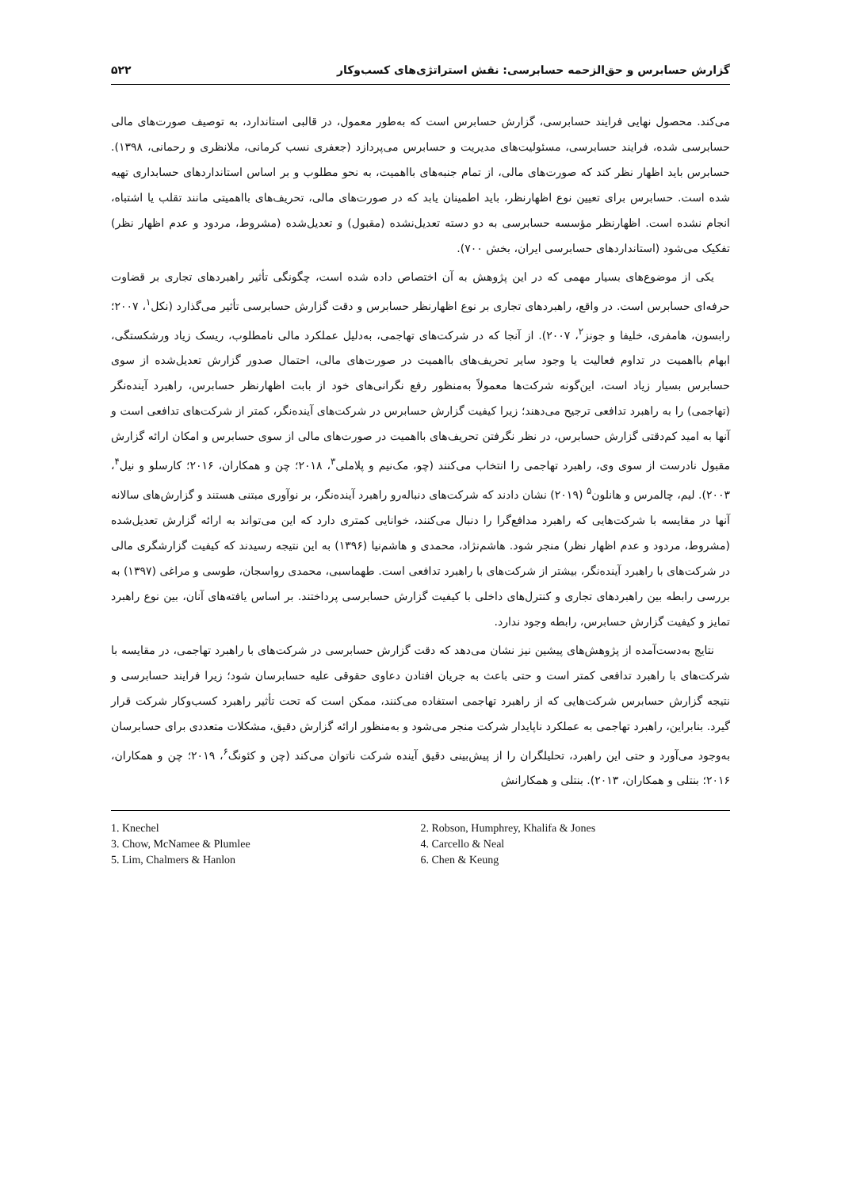گزارش حسابرس و حق‌الزحمه حسابرسی: نقش استراتژی‌های کسب‌وکار ۵۲۲
می‌کند. محصول نهایی فرایند حسابرسی، گزارش حسابرس است که به‌طور معمول، در قالبی استاندارد، به توصیف صورت‌های مالی حسابرسی شده، فرایند حسابرسی، مسئولیت‌های مدیریت و حسابرس می‌پردازد (جعفری نسب کرمانی، ملانظری و رحمانی، ۱۳۹۸). حسابرس باید اظهار نظر کند که صورت‌های مالی، از تمام جنبه‌های بااهمیت، به نحو مطلوب و بر اساس استانداردهای حسابداری تهیه شده است. حسابرس برای تعیین نوع اظهارنظر، باید اطمینان یابد که در صورت‌های مالی، تحریف‌های بااهمیتی مانند تقلب یا اشتباه، انجام نشده است. اظهارنظر مؤسسه حسابرسی به دو دسته تعدیل‌نشده (مقبول) و تعدیل‌شده (مشروط، مردود و عدم اظهار نظر) تفکیک می‌شود (استانداردهای حسابرسی ایران، بخش ۷۰۰).
یکی از موضوع‌های بسیار مهمی که در این پژوهش به آن اختصاص داده شده است، چگونگی تأثیر راهبردهای تجاری بر قضاوت حرفه‌ای حسابرس است. در واقع، راهبردهای تجاری بر نوع اظهارنظر حسابرس و دقت گزارش حسابرسی تأثیر می‌گذارد (نکل<sup>۱</sup>، ۲۰۰۷؛ رابسون، هامفری، خلیفا و جونز<sup>۲</sup>، ۲۰۰۷). از آنجا که در شرکت‌های تهاجمی، به‌دلیل عملکرد مالی نامطلوب، ریسک زیاد ورشکستگی، ابهام بااهمیت در تداوم فعالیت یا وجود سایر تحریف‌های بااهمیت در صورت‌های مالی، احتمال صدور گزارش تعدیل‌شده از سوی حسابرس بسیار زیاد است، این‌گونه شرکت‌ها معمولاً به‌منظور رفع نگرانی‌های خود از بابت اظهارنظر حسابرس، راهبرد آینده‌نگر (تهاجمی) را به راهبرد تدافعی ترجیح می‌دهند؛ زیرا کیفیت گزارش حسابرس در شرکت‌های آینده‌نگر، کمتر از شرکت‌های تدافعی است و آنها به امید کم‌دقتی گزارش حسابرس، در نظر نگرفتن تحریف‌های بااهمیت در صورت‌های مالی از سوی حسابرس و امکان ارائه گزارش مقبول نادرست از سوی وی، راهبرد تهاجمی را انتخاب می‌کنند (چو، مک‌نیم و پلاملی<sup>۳</sup>، ۲۰۱۸؛ چن و همکاران، ۲۰۱۶؛ کارسلو و نیل<sup>۴</sup>، ۲۰۰۳). لیم، چالمرس و هانلون<sup>۵</sup> (۲۰۱۹) نشان دادند که شرکت‌های دنباله‌رو راهبرد آینده‌نگر، بر نوآوری مبتنی هستند و گزارش‌های سالانه آنها در مقایسه با شرکت‌هایی که راهبرد مدافع‌گرا را دنبال می‌کنند، خوانایی کمتری دارد که این می‌تواند به ارائه گزارش تعدیل‌شده (مشروط، مردود و عدم اظهار نظر) منجر شود. هاشم‌نژاد، محمدی و هاشم‌نیا (۱۳۹۶) به این نتیجه رسیدند که کیفیت گزارشگری مالی در شرکت‌های با راهبرد آینده‌نگر، بیشتر از شرکت‌های با راهبرد تدافعی است. طهماسبی، محمدی رواسجان، طوسی و مراغی (۱۳۹۷) به بررسی رابطه بین راهبردهای تجاری و کنترل‌های داخلی با کیفیت گزارش حسابرسی پرداختند. بر اساس یافته‌های آنان، بین نوع راهبرد تمایز و کیفیت گزارش حسابرس، رابطه وجود ندارد.
نتایج به‌دست‌آمده از پژوهش‌های پیشین نیز نشان می‌دهد که دقت گزارش حسابرسی در شرکت‌های با راهبرد تهاجمی، در مقایسه با شرکت‌های با راهبرد تدافعی کمتر است و حتی باعث به جریان افتادن دعاوی حقوقی علیه حسابرسان شود؛ زیرا فرایند حسابرسی و نتیجه گزارش حسابرس شرکت‌هایی که از راهبرد تهاجمی استفاده می‌کنند، ممکن است که تحت تأثیر راهبرد کسب‌وکار شرکت قرار گیرد. بنابراین، راهبرد تهاجمی به عملکرد ناپایدار شرکت منجر می‌شود و به‌منظور ارائه گزارش دقیق، مشکلات متعددی برای حسابرسان به‌وجود می‌آورد و حتی این راهبرد، تحلیلگران را از پیش‌بینی دقیق آینده شرکت ناتوان می‌کند (چن و کئونگ<sup>۶</sup>، ۲۰۱۹؛ چن و همکاران، ۲۰۱۶؛ بنتلی و همکاران، ۲۰۱۳). بنتلی و همکارانش
1. Knechel
2. Robson, Humphrey, Khalifa & Jones
3. Chow, McNamee & Plumlee
4. Carcello & Neal
5. Lim, Chalmers & Hanlon
6. Chen & Keung